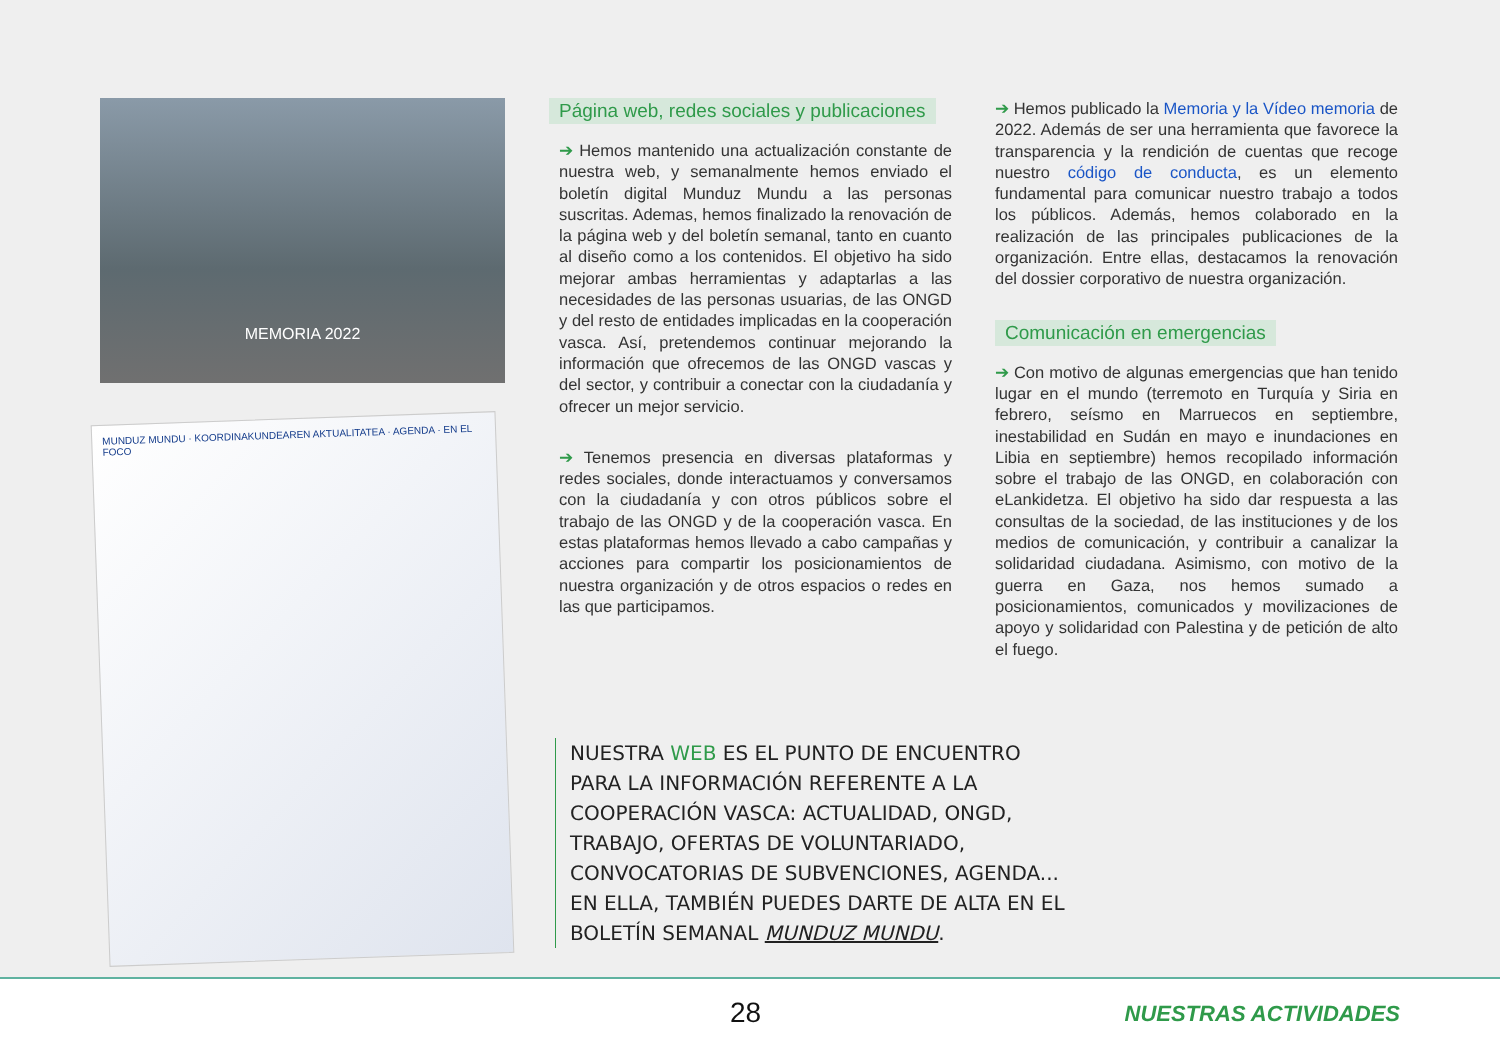MEMORIA 2022
MUNDUZ MUNDU · KOORDINAKUNDEAREN AKTUALITATEA · AGENDA · EN EL FOCO
Página web, redes sociales y publicaciones
➔ Hemos mantenido una actualización constante de nuestra web, y semanalmente hemos enviado el boletín digital Munduz Mundu a las personas suscritas. Ademas, hemos finalizado la renovación de la página web y del boletín semanal, tanto en cuanto al diseño como a los contenidos. El objetivo ha sido mejorar ambas herramientas y adaptarlas a las necesidades de las personas usuarias, de las ONGD y del resto de entidades implicadas en la cooperación vasca. Así, pretendemos continuar mejorando la información que ofrecemos de las ONGD vascas y del sector, y contribuir a conectar con la ciudadanía y ofrecer un mejor servicio.
➔ Tenemos presencia en diversas plataformas y redes sociales, donde interactuamos y conversamos con la ciudadanía y con otros públicos sobre el trabajo de las ONGD y de la cooperación vasca. En estas plataformas hemos llevado a cabo campañas y acciones para compartir los posicionamientos de nuestra organización y de otros espacios o redes en las que participamos.
➔ Hemos publicado la Memoria y la Vídeo memoria de 2022. Además de ser una herramienta que favorece la transparencia y la rendición de cuentas que recoge nuestro código de conducta, es un elemento fundamental para comunicar nuestro trabajo a todos los públicos. Además, hemos colaborado en la realización de las principales publicaciones de la organización. Entre ellas, destacamos la renovación del dossier corporativo de nuestra organización.
Comunicación en emergencias
➔ Con motivo de algunas emergencias que han tenido lugar en el mundo (terremoto en Turquía y Siria en febrero, seísmo en Marruecos en septiembre, inestabilidad en Sudán en mayo e inundaciones en Libia en septiembre) hemos recopilado información sobre el trabajo de las ONGD, en colaboración con eLankidetza. El objetivo ha sido dar respuesta a las consultas de la sociedad, de las instituciones y de los medios de comunicación, y contribuir a canalizar la solidaridad ciudadana. Asimismo, con motivo de la guerra en Gaza, nos hemos sumado a posicionamientos, comunicados y movilizaciones de apoyo y solidaridad con Palestina y de petición de alto el fuego.
NUESTRA WEB ES EL PUNTO DE ENCUENTRO PARA LA INFORMACIÓN REFERENTE A LA COOPERACIÓN VASCA: ACTUALIDAD, ONGD, TRABAJO, OFERTAS DE VOLUNTARIADO, CONVOCATORIAS DE SUBVENCIONES, AGENDA... EN ELLA, TAMBIÉN PUEDES DARTE DE ALTA EN EL BOLETÍN SEMANAL MUNDUZ MUNDU.
28 NUESTRAS ACTIVIDADES